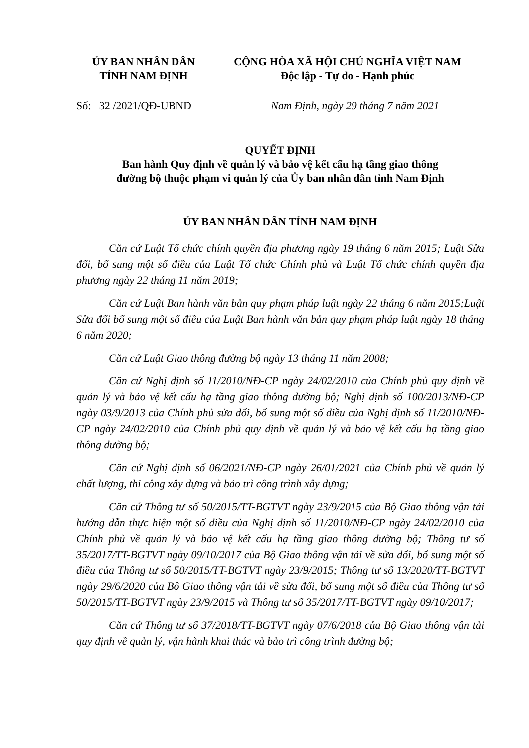ỦY BAN NHÂN DÂN
TỈNH NAM ĐỊNH
CỘNG HÒA XÃ HỘI CHỦ NGHĨA VIỆT NAM
Độc lập - Tự do - Hạnh phúc
Số: 32 /2021/QĐ-UBND Nam Định, ngày 29 tháng 7 năm 2021
QUYẾT ĐỊNH
Ban hành Quy định về quản lý và bảo vệ kết cấu hạ tầng giao thông
đường bộ thuộc phạm vi quản lý của Ủy ban nhân dân tỉnh Nam Định
ỦY BAN NHÂN DÂN TỈNH NAM ĐỊNH
Căn cứ Luật Tổ chức chính quyền địa phương ngày 19 tháng 6 năm 2015; Luật Sửa đổi, bổ sung một số điều của Luật Tổ chức Chính phủ và Luật Tổ chức chính quyền địa phương ngày 22 tháng 11 năm 2019;
Căn cứ Luật Ban hành văn bản quy phạm pháp luật ngày 22 tháng 6 năm 2015;Luật Sửa đổi bổ sung một số điều của Luật Ban hành văn bản quy phạm pháp luật ngày 18 tháng 6 năm 2020;
Căn cứ Luật Giao thông đường bộ ngày 13 tháng 11 năm 2008;
Căn cứ Nghị định số 11/2010/NĐ-CP ngày 24/02/2010 của Chính phủ quy định về quản lý và bảo vệ kết cấu hạ tầng giao thông đường bộ; Nghị định số 100/2013/NĐ-CP ngày 03/9/2013 của Chính phủ sửa đổi, bổ sung một số điều của Nghị định số 11/2010/NĐ-CP ngày 24/02/2010 của Chính phủ quy định về quản lý và bảo vệ kết cấu hạ tầng giao thông đường bộ;
Căn cứ Nghị định số 06/2021/NĐ-CP ngày 26/01/2021 của Chính phủ về quản lý chất lượng, thi công xây dựng và bảo trì công trình xây dựng;
Căn cứ Thông tư số 50/2015/TT-BGTVT ngày 23/9/2015 của Bộ Giao thông vận tải hướng dẫn thực hiện một số điều của Nghị định số 11/2010/NĐ-CP ngày 24/02/2010 của Chính phủ về quản lý và bảo vệ kết cấu hạ tầng giao thông đường bộ; Thông tư số 35/2017/TT-BGTVT ngày 09/10/2017 của Bộ Giao thông vận tải về sửa đổi, bổ sung một số điều của Thông tư số 50/2015/TT-BGTVT ngày 23/9/2015; Thông tư số 13/2020/TT-BGTVT ngày 29/6/2020 của Bộ Giao thông vận tải về sửa đổi, bổ sung một số điều của Thông tư số 50/2015/TT-BGTVT ngày 23/9/2015 và Thông tư số 35/2017/TT-BGTVT ngày 09/10/2017;
Căn cứ Thông tư số 37/2018/TT-BGTVT ngày 07/6/2018 của Bộ Giao thông vận tải quy định về quản lý, vận hành khai thác và bảo trì công trình đường bộ;